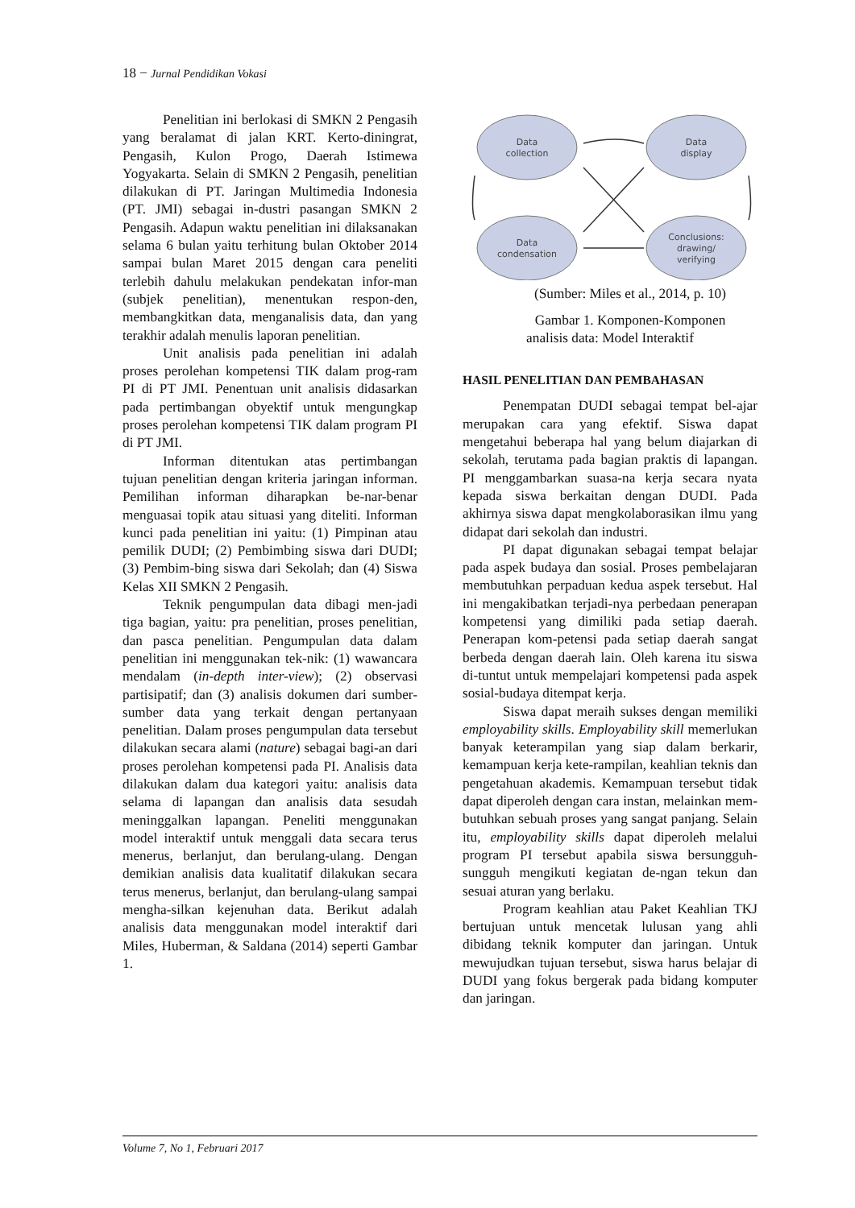18 − Jurnal Pendidikan Vokasi
Penelitian ini berlokasi di SMKN 2 Pengasih yang beralamat di jalan KRT. Kerto-diningrat, Pengasih, Kulon Progo, Daerah Istimewa Yogyakarta. Selain di SMKN 2 Pengasih, penelitian dilakukan di PT. Jaringan Multimedia Indonesia (PT. JMI) sebagai in-dustri pasangan SMKN 2 Pengasih. Adapun waktu penelitian ini dilaksanakan selama 6 bulan yaitu terhitung bulan Oktober 2014 sampai bulan Maret 2015 dengan cara peneliti terlebih dahulu melakukan pendekatan infor-man (subjek penelitian), menentukan respon-den, membangkitkan data, menganalisis data, dan yang terakhir adalah menulis laporan penelitian.
Unit analisis pada penelitian ini adalah proses perolehan kompetensi TIK dalam prog-ram PI di PT JMI. Penentuan unit analisis didasarkan pada pertimbangan obyektif untuk mengungkap proses perolehan kompetensi TIK dalam program PI di PT JMI.
Informan ditentukan atas pertimbangan tujuan penelitian dengan kriteria jaringan informan. Pemilihan informan diharapkan be-nar-benar menguasai topik atau situasi yang diteliti. Informan kunci pada penelitian ini yaitu: (1) Pimpinan atau pemilik DUDI; (2) Pembimbing siswa dari DUDI; (3) Pembim-bing siswa dari Sekolah; dan (4) Siswa Kelas XII SMKN 2 Pengasih.
Teknik pengumpulan data dibagi men-jadi tiga bagian, yaitu: pra penelitian, proses penelitian, dan pasca penelitian. Pengumpulan data dalam penelitian ini menggunakan tek-nik: (1) wawancara mendalam (in-depth inter-view); (2) observasi partisipatif; dan (3) analisis dokumen dari sumber-sumber data yang terkait dengan pertanyaan penelitian. Dalam proses pengumpulan data tersebut dilakukan secara alami (nature) sebagai bagi-an dari proses perolehan kompetensi pada PI. Analisis data dilakukan dalam dua kategori yaitu: analisis data selama di lapangan dan analisis data sesudah meninggalkan lapangan. Peneliti menggunakan model interaktif untuk menggali data secara terus menerus, berlanjut, dan berulang-ulang. Dengan demikian analisis data kualitatif dilakukan secara terus menerus, berlanjut, dan berulang-ulang sampai mengha-silkan kejenuhan data. Berikut adalah analisis data menggunakan model interaktif dari Miles, Huberman, & Saldana (2014) seperti Gambar 1.
Data
collection
Data
display
Data
condensation
Conclusions:
drawing/
verifying
(Sumber: Miles et al., 2014, p. 10)
Gambar 1. Komponen-Komponen
analisis data: Model Interaktif
HASIL PENELITIAN DAN PEMBAHASAN
Penempatan DUDI sebagai tempat bel-ajar merupakan cara yang efektif. Siswa dapat mengetahui beberapa hal yang belum diajarkan di sekolah, terutama pada bagian praktis di lapangan. PI menggambarkan suasa-na kerja secara nyata kepada siswa berkaitan dengan DUDI. Pada akhirnya siswa dapat mengkolaborasikan ilmu yang didapat dari sekolah dan industri.
PI dapat digunakan sebagai tempat belajar pada aspek budaya dan sosial. Proses pembelajaran membutuhkan perpaduan kedua aspek tersebut. Hal ini mengakibatkan terjadi-nya perbedaan penerapan kompetensi yang dimiliki pada setiap daerah. Penerapan kom-petensi pada setiap daerah sangat berbeda dengan daerah lain. Oleh karena itu siswa di-tuntut untuk mempelajari kompetensi pada aspek sosial-budaya ditempat kerja.
Siswa dapat meraih sukses dengan memiliki employability skills. Employability skill memerlukan banyak keterampilan yang siap dalam berkarir, kemampuan kerja kete-rampilan, keahlian teknis dan pengetahuan akademis. Kemampuan tersebut tidak dapat diperoleh dengan cara instan, melainkan mem-butuhkan sebuah proses yang sangat panjang. Selain itu, employability skills dapat diperoleh melalui program PI tersebut apabila siswa bersungguh-sungguh mengikuti kegiatan de-ngan tekun dan sesuai aturan yang berlaku.
Program keahlian atau Paket Keahlian TKJ bertujuan untuk mencetak lulusan yang ahli dibidang teknik komputer dan jaringan. Untuk mewujudkan tujuan tersebut, siswa harus belajar di DUDI yang fokus bergerak pada bidang komputer dan jaringan.
Volume 7, No 1, Februari 2017